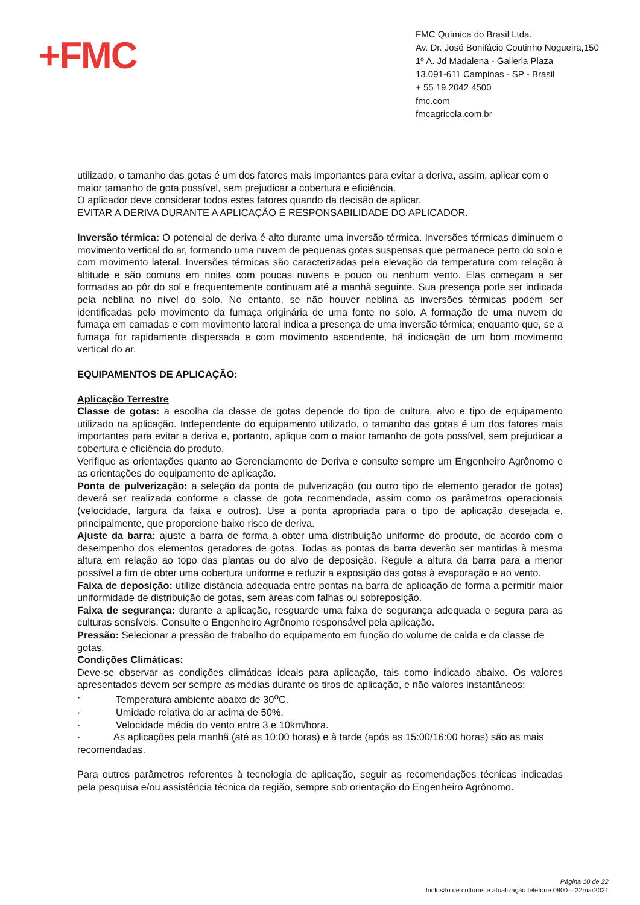+FMC
FMC Química do Brasil Ltda.
Av. Dr. José Bonifácio Coutinho Nogueira,150
1º A. Jd Madalena - Galleria Plaza
13.091-611 Campinas - SP - Brasil
+ 55 19 2042 4500
fmc.com
fmcagricola.com.br
utilizado, o tamanho das gotas é um dos fatores mais importantes para evitar a deriva, assim, aplicar com o maior tamanho de gota possível, sem prejudicar a cobertura e eficiência.
O aplicador deve considerar todos estes fatores quando da decisão de aplicar.
EVITAR A DERIVA DURANTE A APLICAÇÃO É RESPONSABILIDADE DO APLICADOR.
Inversão térmica: O potencial de deriva é alto durante uma inversão térmica. Inversões térmicas diminuem o movimento vertical do ar, formando uma nuvem de pequenas gotas suspensas que permanece perto do solo e com movimento lateral. Inversões térmicas são caracterizadas pela elevação da temperatura com relação à altitude e são comuns em noites com poucas nuvens e pouco ou nenhum vento. Elas começam a ser formadas ao pôr do sol e frequentemente continuam até a manhã seguinte. Sua presença pode ser indicada pela neblina no nível do solo. No entanto, se não houver neblina as inversões térmicas podem ser identificadas pelo movimento da fumaça originária de uma fonte no solo. A formação de uma nuvem de fumaça em camadas e com movimento lateral indica a presença de uma inversão térmica; enquanto que, se a fumaça for rapidamente dispersada e com movimento ascendente, há indicação de um bom movimento vertical do ar.
EQUIPAMENTOS DE APLICAÇÃO:
Aplicação Terrestre
Classe de gotas: a escolha da classe de gotas depende do tipo de cultura, alvo e tipo de equipamento utilizado na aplicação. Independente do equipamento utilizado, o tamanho das gotas é um dos fatores mais importantes para evitar a deriva e, portanto, aplique com o maior tamanho de gota possível, sem prejudicar a cobertura e eficiência do produto.
Verifique as orientações quanto ao Gerenciamento de Deriva e consulte sempre um Engenheiro Agrônomo e as orientações do equipamento de aplicação.
Ponta de pulverização: a seleção da ponta de pulverização (ou outro tipo de elemento gerador de gotas) deverá ser realizada conforme a classe de gota recomendada, assim como os parâmetros operacionais (velocidade, largura da faixa e outros). Use a ponta apropriada para o tipo de aplicação desejada e, principalmente, que proporcione baixo risco de deriva.
Ajuste da barra: ajuste a barra de forma a obter uma distribuição uniforme do produto, de acordo com o desempenho dos elementos geradores de gotas. Todas as pontas da barra deverão ser mantidas à mesma altura em relação ao topo das plantas ou do alvo de deposição. Regule a altura da barra para a menor possível a fim de obter uma cobertura uniforme e reduzir a exposição das gotas à evaporação e ao vento.
Faixa de deposição: utilize distância adequada entre pontas na barra de aplicação de forma a permitir maior uniformidade de distribuição de gotas, sem áreas com falhas ou sobreposição.
Faixa de segurança: durante a aplicação, resguarde uma faixa de segurança adequada e segura para as culturas sensíveis. Consulte o Engenheiro Agrônomo responsável pela aplicação.
Pressão: Selecionar a pressão de trabalho do equipamento em função do volume de calda e da classe de gotas.
Condições Climáticas:
Deve-se observar as condições climáticas ideais para aplicação, tais como indicado abaixo. Os valores apresentados devem ser sempre as médias durante os tiros de aplicação, e não valores instantâneos:
· Temperatura ambiente abaixo de 30<sup>o</sup>C.
· Umidade relativa do ar acima de 50%.
· Velocidade média do vento entre 3 e 10km/hora.
· As aplicações pela manhã (até as 10:00 horas) e à tarde (após as 15:00/16:00 horas) são as mais recomendadas.
Para outros parâmetros referentes à tecnologia de aplicação, seguir as recomendações técnicas indicadas pela pesquisa e/ou assistência técnica da região, sempre sob orientação do Engenheiro Agrônomo.
Página 10 de 22
Inclusão de culturas e atualização telefone 0800 – 22mar2021